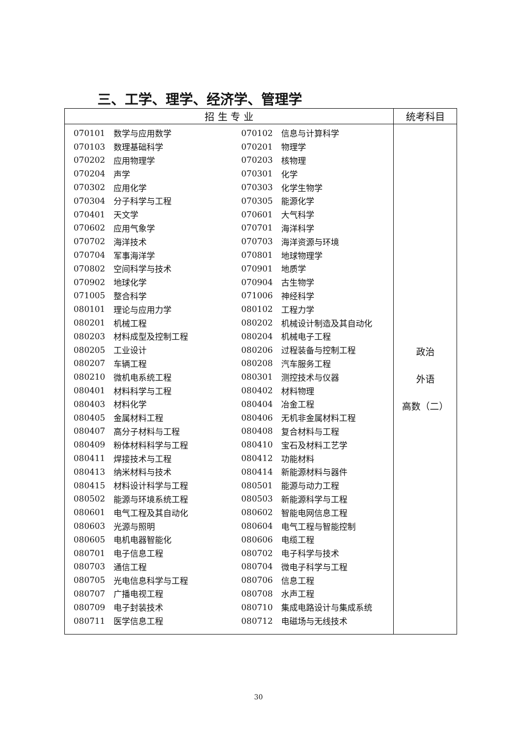三、工学、理学、经济学、管理学
| 招 生 专 业 | 统考科目 |
| --- | --- |
| / 070101 / 数学与应用数学 / 070102 / 信息与计算科学 / / 070103 / 数理基础科学 / 070201 / 物理学 / / 070202 / 应用物理学 / 070203 / 核物理 / / 070204 / 声学 / 070301 / 化学 / / 070302 / 应用化学 / 070303 / 化学生物学 / / 070304 / 分子科学与工程 / 070305 / 能源化学 / / 070401 / 天文学 / 070601 / 大气科学 / / 070602 / 应用气象学 / 070701 / 海洋科学 / / 070702 / 海洋技术 / 070703 / 海洋资源与环境 / / 070704 / 军事海洋学 / 070801 / 地球物理学 / / 070802 / 空间科学与技术 / 070901 / 地质学 / / 070902 / 地球化学 / 070904 / 古生物学 / / 071005 / 整合科学 / 071006 / 神经科学 / / 080101 / 理论与应用力学 / 080102 / 工程力学 / / 080201 / 机械工程 / 080202 / 机械设计制造及其自动化 / / 080203 / 材料成型及控制工程 / 080204 / 机械电子工程 / / 080205 / 工业设计 / 080206 / 过程装备与控制工程 / / 080207 / 车辆工程 / 080208 / 汽车服务工程 / / 080210 / 微机电系统工程 / 080301 / 测控技术与仪器 / / 080401 / 材料科学与工程 / 080402 / 材料物理 / / 080403 / 材料化学 / 080404 / 冶金工程 / / 080405 / 金属材料工程 / 080406 / 无机非金属材料工程 / / 080407 / 高分子材料与工程 / 080408 / 复合材料与工程 / / 080409 / 粉体材料科学与工程 / 080410 / 宝石及材料工艺学 / / 080411 / 焊接技术与工程 / 080412 / 功能材料 / / 080413 / 纳米材料与技术 / 080414 / 新能源材料与器件 / / 080415 / 材料设计科学与工程 / 080501 / 能源与动力工程 / / 080502 / 能源与环境系统工程 / 080503 / 新能源科学与工程 / / 080601 / 电气工程及其自动化 / 080602 / 智能电网信息工程 / / 080603 / 光源与照明 / 080604 / 电气工程与智能控制 / / 080605 / 电机电器智能化 / 080606 / 电缆工程 / / 080701 / 电子信息工程 / 080702 / 电子科学与技术 / / 080703 / 通信工程 / 080704 / 微电子科学与工程 / / 080705 / 光电信息科学与工程 / 080706 / 信息工程 / / 080707 / 广播电视工程 / 080708 / 水声工程 / / 080709 / 电子封装技术 / 080710 / 集成电路设计与集成系统 / / 080711 / 医学信息工程 / 080712 / 电磁场与无线技术 / | 政治 外语 高数（二） |
30